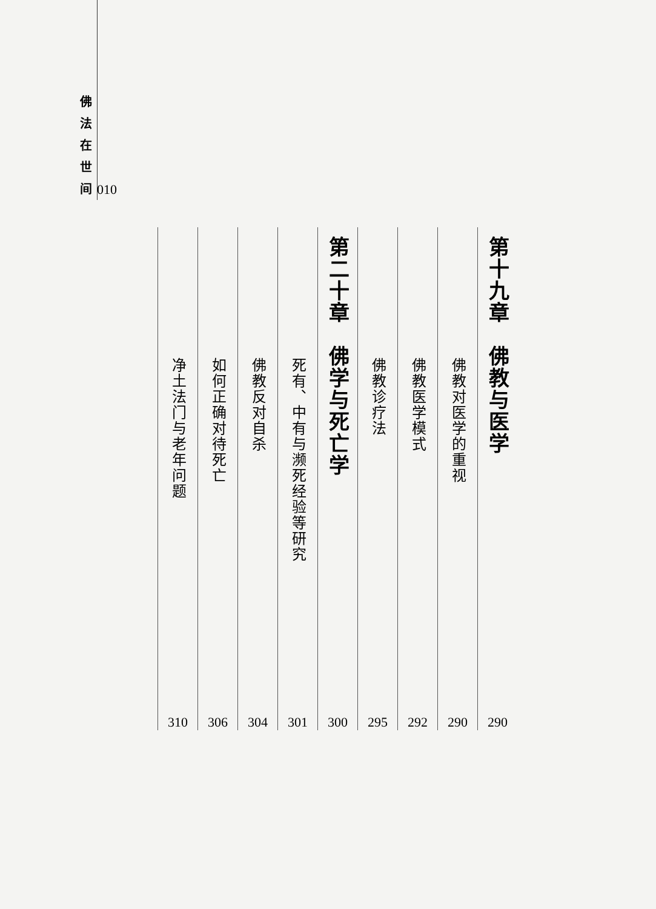佛 法 在 世 间
010
第十九章　佛教与医学
290
佛教对医学的重视
290
佛教医学模式
292
佛教诊疗法
295
第二十章　佛学与死亡学
300
死有、中有与濒死经验等研究
301
佛教反对自杀
304
如何正确对待死亡
306
净土法门与老年问题
310